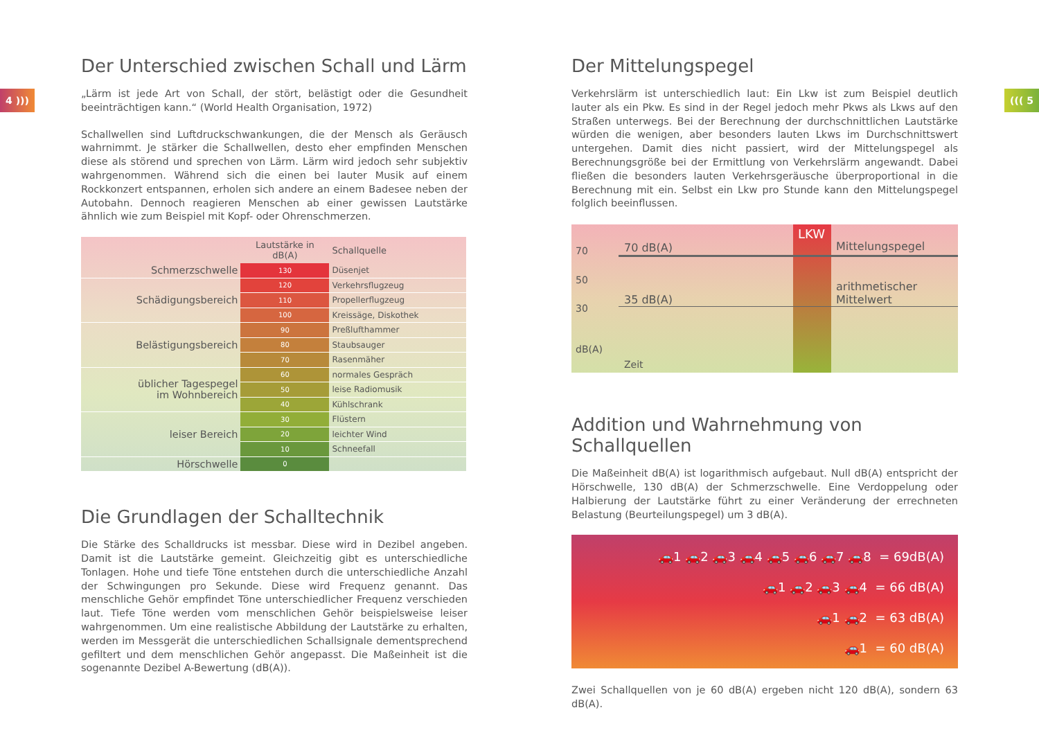4 ))) ((( 5
Der Unterschied zwischen Schall und Lärm
„Lärm ist jede Art von Schall, der stört, belästigt oder die Gesundheit beeinträchtigen kann.“ (World Health Organisation, 1972)
Schallwellen sind Luftdruckschwankungen, die der Mensch als Geräusch wahrnimmt. Je stärker die Schallwellen, desto eher empfinden Menschen diese als störend und sprechen von Lärm. Lärm wird jedoch sehr subjektiv wahrgenommen. Während sich die einen bei lauter Musik auf einem Rockkonzert entspannen, erholen sich andere an einem Badesee neben der Autobahn. Dennoch reagieren Menschen ab einer gewissen Lautstärke ähnlich wie zum Beispiel mit Kopf- oder Ohrenschmerzen.
| | Lautstärke in dB(A) | Schallquelle |
| --- | --- | --- |
| Schmerzschwelle | 130 | Düsenjet |
| Schädigungsbereich | 120 | Verkehrsflugzeug |
| | 110 | Propellerflugzeug |
| | 100 | Kreissäge, Diskothek |
| Belästigungsbereich | 90 | Preßlufthammer |
| | 80 | Staubsauger |
| | 70 | Rasenmäher |
| üblicher Tagespegel im Wohnbereich | 60 | normales Gespräch |
| | 50 | leise Radiomusik |
| | 40 | Kühlschrank |
| leiser Bereich | 30 | Flüstern |
| | 20 | leichter Wind |
| | 10 | Schneefall |
| Hörschwelle | 0 | |
Die Grundlagen der Schalltechnik
Die Stärke des Schalldrucks ist messbar. Diese wird in Dezibel angeben. Damit ist die Lautstärke gemeint. Gleichzeitig gibt es unterschiedliche Tonlagen. Hohe und tiefe Töne entstehen durch die unterschiedliche Anzahl der Schwingungen pro Sekunde. Diese wird Frequenz genannt. Das menschliche Gehör empfindet Töne unterschiedlicher Frequenz verschieden laut. Tiefe Töne werden vom menschlichen Gehör beispielsweise leiser wahrgenommen. Um eine realistische Abbildung der Lautstärke zu erhalten, werden im Messgerät die unterschiedlichen Schallsignale dementsprechend gefiltert und dem menschlichen Gehör angepasst. Die Maßeinheit ist die sogenannte Dezibel A-Bewertung (dB(A)).
Der Mittelungspegel
Verkehrslärm ist unterschiedlich laut: Ein Lkw ist zum Beispiel deutlich lauter als ein Pkw. Es sind in der Regel jedoch mehr Pkws als Lkws auf den Straßen unterwegs. Bei der Berechnung der durchschnittlichen Lautstärke würden die wenigen, aber besonders lauten Lkws im Durchschnittswert untergehen. Damit dies nicht passiert, wird der Mittelungspegel als Berechnungsgröße bei der Ermittlung von Verkehrslärm angewandt. Dabei fließen die besonders lauten Verkehrsgeräusche überproportional in die Berechnung mit ein. Selbst ein Lkw pro Stunde kann den Mittelungspegel folglich beeinflussen.
70
50
30
dB(A)
70 dB(A)
35 dB(A)
LKW
Mittelungspegel
arithmetischer
Mittelwert
Zeit
Addition und Wahrnehmung von Schallquellen
Die Maßeinheit dB(A) ist logarithmisch aufgebaut. Null dB(A) entspricht der Hörschwelle, 130 dB(A) der Schmerzschwelle. Eine Verdoppelung oder Halbierung der Lautstärke führt zu einer Veränderung der errechneten Belastung (Beurteilungspegel) um 3 dB(A).
🚗1 🚗2 🚗3 🚗4 🚗5 🚗6 🚗7 🚗8 = 69dB(A)
🚗1 🚗2 🚗3 🚗4 = 66 dB(A)
🚗1 🚗2 = 63 dB(A)
🚗1 = 60 dB(A)
Zwei Schallquellen von je 60 dB(A) ergeben nicht 120 dB(A), sondern 63 dB(A).